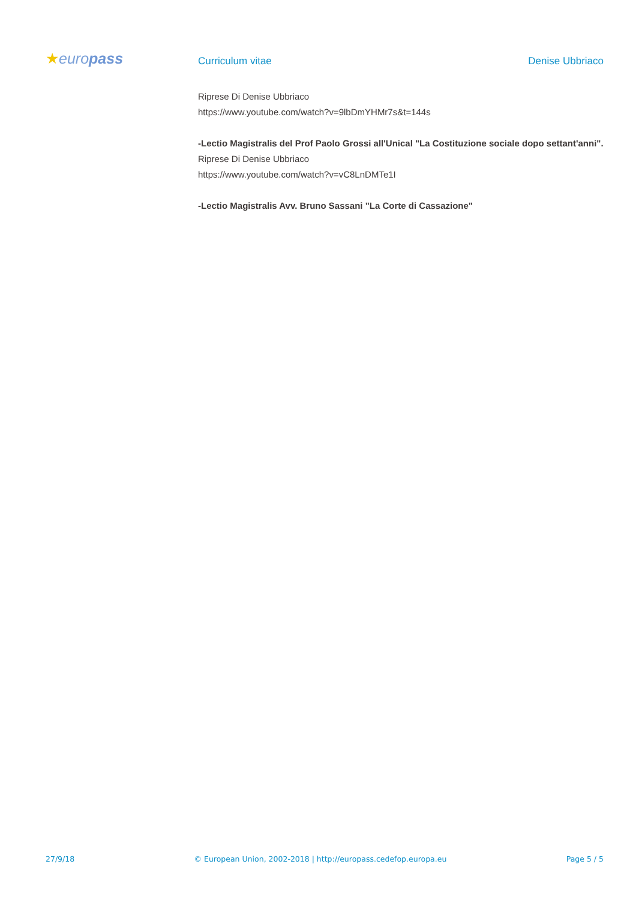★europass
Curriculum vitae Denise Ubbriaco
Riprese Di Denise Ubbriaco
https://www.youtube.com/watch?v=9lbDmYHMr7s&t=144s
-Lectio Magistralis del Prof Paolo Grossi all'Unical "La Costituzione sociale dopo settant'anni".
Riprese Di Denise Ubbriaco
https://www.youtube.com/watch?v=vC8LnDMTe1I
-Lectio Magistralis Avv. Bruno Sassani "La Corte di Cassazione"
27/9/18 © European Union, 2002-2018 | http://europass.cedefop.europa.eu Page 5 / 5